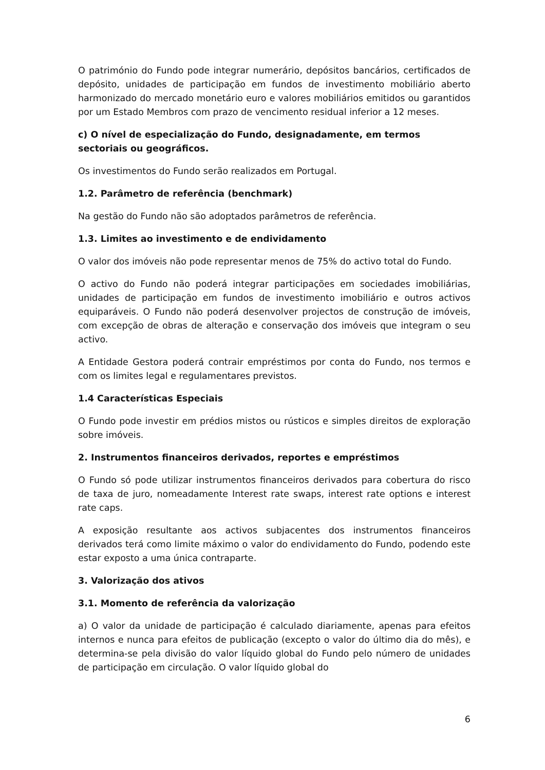O património do Fundo pode integrar numerário, depósitos bancários, certificados de depósito, unidades de participação em fundos de investimento mobiliário aberto harmonizado do mercado monetário euro e valores mobiliários emitidos ou garantidos por um Estado Membros com prazo de vencimento residual inferior a 12 meses.
c) O nível de especialização do Fundo, designadamente, em termos sectoriais ou geográficos.
Os investimentos do Fundo serão realizados em Portugal.
1.2. Parâmetro de referência (benchmark)
Na gestão do Fundo não são adoptados parâmetros de referência.
1.3. Limites ao investimento e de endividamento
O valor dos imóveis não pode representar menos de 75% do activo total do Fundo.
O activo do Fundo não poderá integrar participações em sociedades imobiliárias, unidades de participação em fundos de investimento imobiliário e outros activos equiparáveis. O Fundo não poderá desenvolver projectos de construção de imóveis, com excepção de obras de alteração e conservação dos imóveis que integram o seu activo.
A Entidade Gestora poderá contrair empréstimos por conta do Fundo, nos termos e com os limites legal e regulamentares previstos.
1.4 Características Especiais
O Fundo pode investir em prédios mistos ou rústicos e simples direitos de exploração sobre imóveis.
2. Instrumentos financeiros derivados, reportes e empréstimos
O Fundo só pode utilizar instrumentos financeiros derivados para cobertura do risco de taxa de juro, nomeadamente Interest rate swaps, interest rate options e interest rate caps.
A exposição resultante aos activos subjacentes dos instrumentos financeiros derivados terá como limite máximo o valor do endividamento do Fundo, podendo este estar exposto a uma única contraparte.
3. Valorização dos ativos
3.1. Momento de referência da valorização
a) O valor da unidade de participação é calculado diariamente, apenas para efeitos internos e nunca para efeitos de publicação (excepto o valor do último dia do mês), e determina-se pela divisão do valor líquido global do Fundo pelo número de unidades de participação em circulação. O valor líquido global do
6